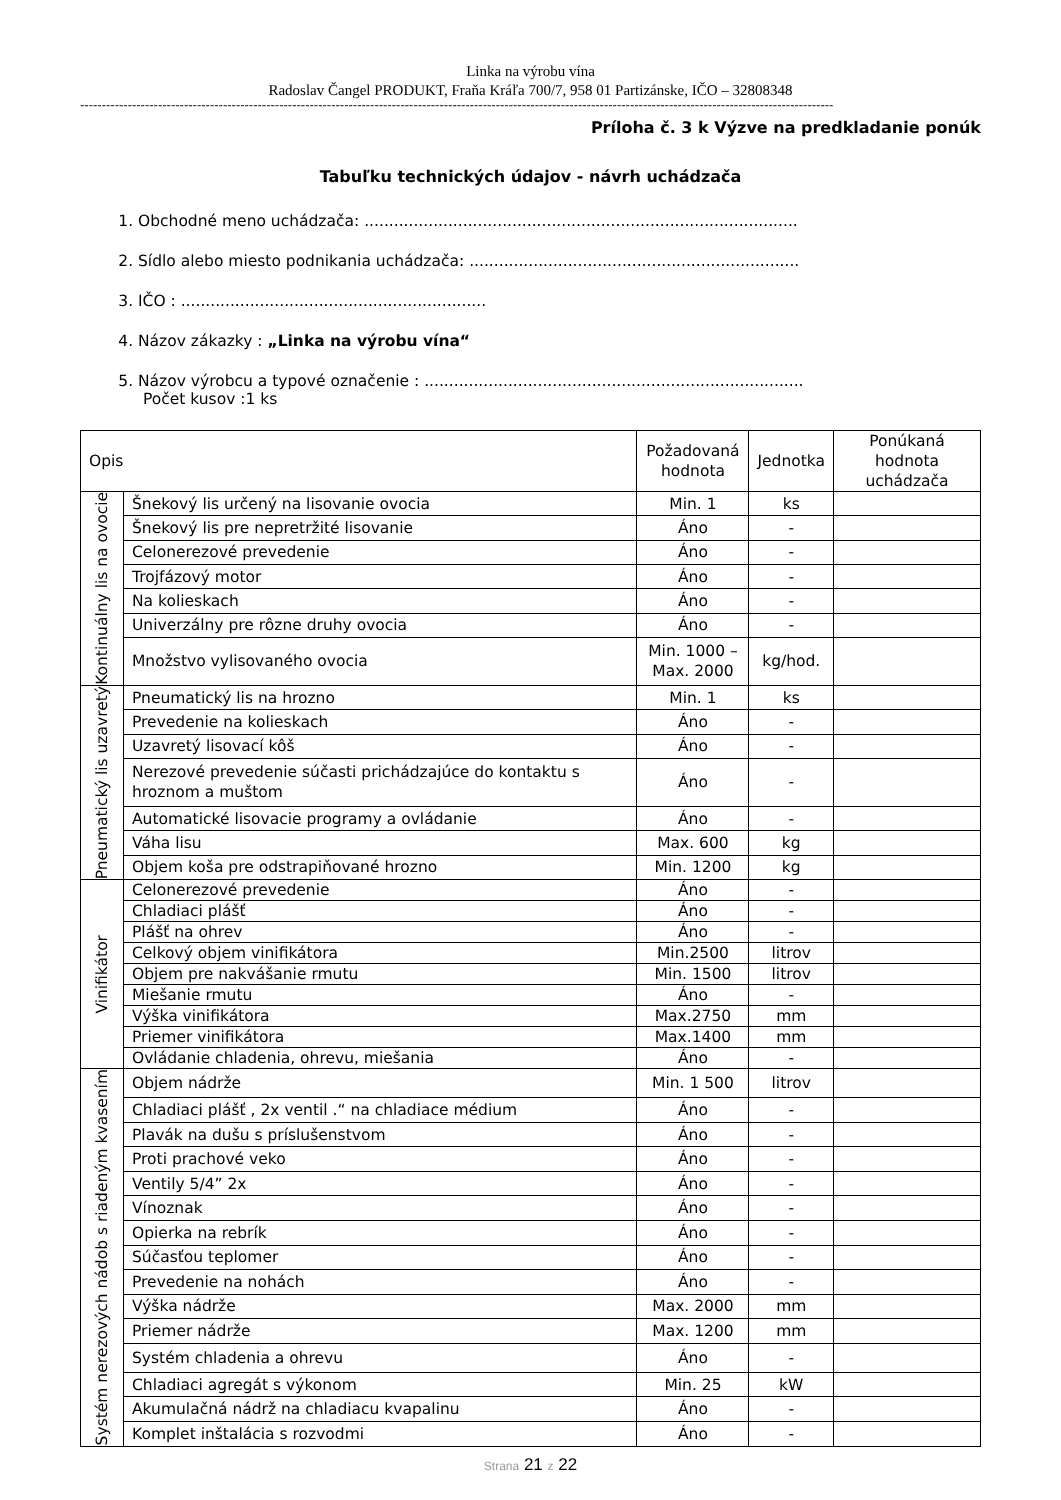Linka na výrobu vína
Radoslav Čangel PRODUKT, Fraňa Kráľa 700/7, 958 01 Partizánske, IČO – 32808348
------------------------------------------------------------------------------------------------------------------------------------------------------------------------------
Príloha č. 3 k Výzve na predkladanie ponúk
Tabuľku technických údajov - návrh uchádzača
1. Obchodné meno uchádzača: ........................................................................................
2. Sídlo alebo miesto podnikania uchádzača: ...................................................................
3. IČO : ..............................................................
4. Názov zákazky : „Linka na výrobu vína“
5. Názov výrobcu a typové označenie : .............................................................................
Počet kusov :1 ks
| Opis | | Požadovaná hodnota | Jednotka | Ponúkaná hodnota uchádzača |
| --- | --- | --- | --- | --- |
| Kontinuálny lis na ovocie | Šnekový lis určený na lisovanie ovocia | Min. 1 | ks | |
| | Šnekový lis pre nepretržité lisovanie | Áno | - | |
| | Celonerezové prevedenie | Áno | - | |
| | Trojfázový motor | Áno | - | |
| | Na kolieskach | Áno | - | |
| | Univerzálny pre rôzne druhy ovocia | Áno | - | |
| | Množstvo vylisovaného ovocia | Min. 1000 – Max. 2000 | kg/hod. | |
| Pneumatický lis uzavretý | Pneumatický lis na hrozno | Min. 1 | ks | |
| | Prevedenie na kolieskach | Áno | - | |
| | Uzavretý lisovací kôš | Áno | - | |
| | Nerezové prevedenie súčasti prichádzajúce do kontaktu s hroznom a muštom | Áno | - | |
| | Automatické lisovacie programy a ovládanie | Áno | - | |
| | Váha lisu | Max. 600 | kg | |
| | Objem koša pre odstrapiňované hrozno | Min. 1200 | kg | |
| Vinifikátor | Celonerezové prevedenie | Áno | - | |
| | Chladiaci plášť | Áno | - | |
| | Plášť na ohrev | Áno | - | |
| | Celkový objem vinifikátora | Min.2500 | litrov | |
| | Objem pre nakvášanie rmutu | Min. 1500 | litrov | |
| | Miešanie rmutu | Áno | - | |
| | Výška vinifikátora | Max.2750 | mm | |
| | Priemer vinifikátora | Max.1400 | mm | |
| | Ovládanie chladenia, ohrevu, miešania | Áno | - | |
| Systém nerezových nádob s riadeným kvasením | Objem nádrže | Min. 1 500 | litrov | |
| | Chladiaci plášť , 2x ventil .“ na chladiace médium | Áno | - | |
| | Plavák na dušu s príslušenstvom | Áno | - | |
| | Proti prachové veko | Áno | - | |
| | Ventily 5/4” 2x | Áno | - | |
| | Vínoznak | Áno | - | |
| | Opierka na rebrík | Áno | - | |
| | Súčasťou teplomer | Áno | - | |
| | Prevedenie na nohách | Áno | - | |
| | Výška nádrže | Max. 2000 | mm | |
| | Priemer nádrže | Max. 1200 | mm | |
| | Systém chladenia a ohrevu | Áno | - | |
| | Chladiaci agregát s výkonom | Min. 25 | kW | |
| | Akumulačná nádrž na chladiacu kvapalinu | Áno | - | |
| | Komplet inštalácia s rozvodmi | Áno | - | |
Strana 21 z 22